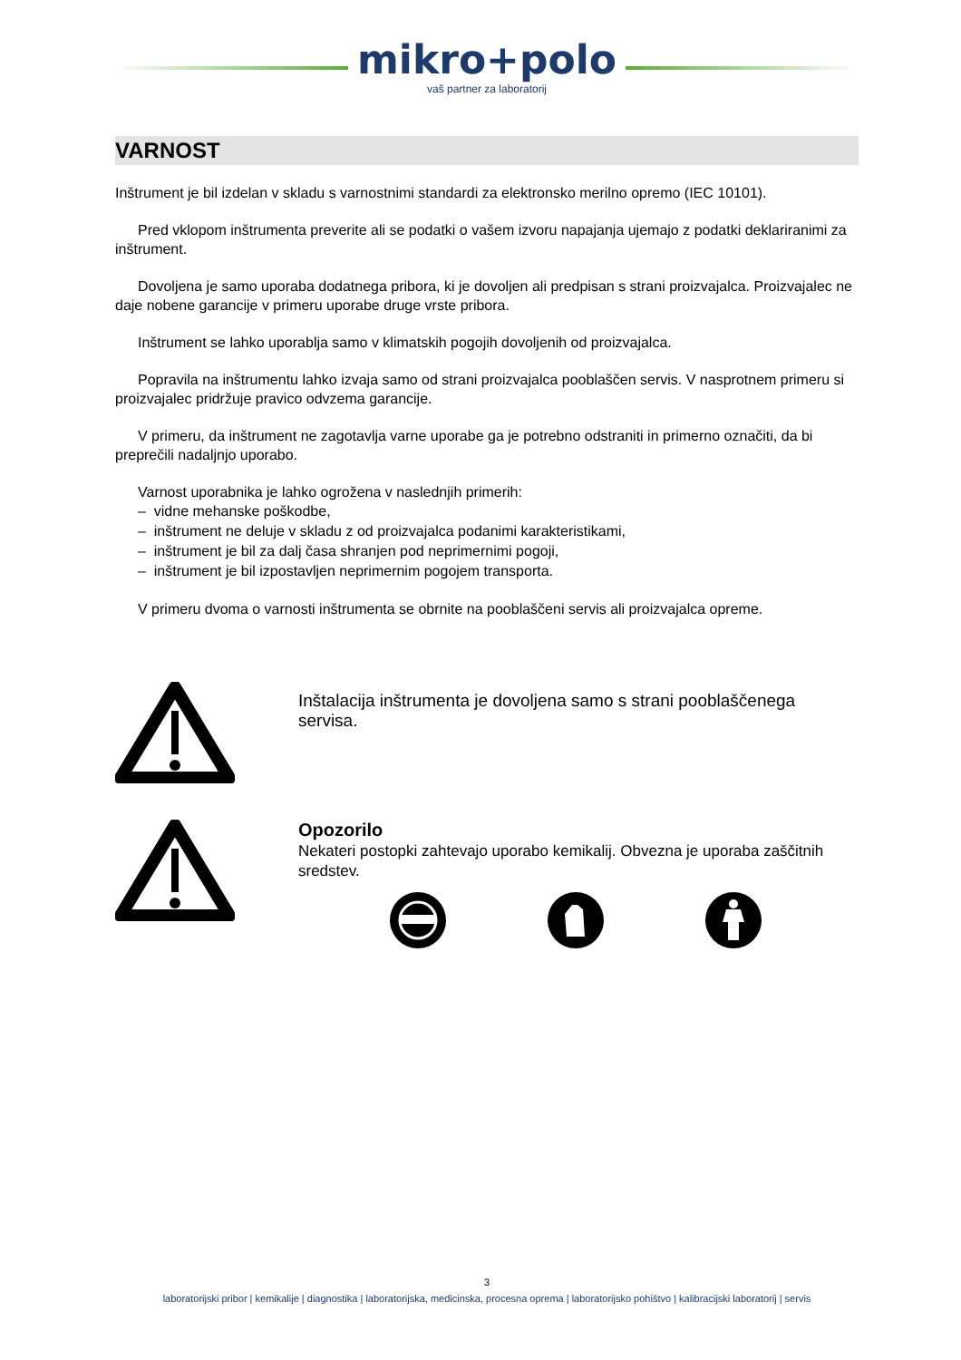mikro+polo
vaš partner za laboratorij
VARNOST
Inštrument je bil izdelan v skladu s varnostnimi standardi za elektronsko merilno opremo (IEC 10101).
Pred vklopom inštrumenta preverite ali se podatki o vašem izvoru napajanja ujemajo z podatki deklariranimi za inštrument.
Dovoljena je samo uporaba dodatnega pribora, ki je dovoljen ali predpisan s strani proizvajalca. Proizvajalec ne daje nobene garancije v primeru uporabe druge vrste pribora.
Inštrument se lahko uporablja samo v klimatskih pogojih dovoljenih od proizvajalca.
Popravila na inštrumentu lahko izvaja samo od strani proizvajalca pooblaščen servis. V nasprotnem primeru si proizvajalec pridržuje pravico odvzema garancije.
V primeru, da inštrument ne zagotavlja varne uporabe ga je potrebno odstraniti in primerno označiti, da bi preprečili nadaljnjo uporabo.
Varnost uporabnika je lahko ogrožena v naslednjih primerih:
– vidne mehanske poškodbe,
– inštrument ne deluje v skladu z od proizvajalca podanimi karakteristikami,
– inštrument je bil za dalj časa shranjen pod neprimernimi pogoji,
– inštrument je bil izpostavljen neprimernim pogojem transporta.
V primeru dvoma o varnosti inštrumenta se obrnite na pooblaščeni servis ali proizvajalca opreme.
Inštalacija inštrumenta je dovoljena samo s strani pooblaščenega servisa.
Opozorilo
Nekateri postopki zahtevajo uporabo kemikalij. Obvezna je uporaba zaščitnih sredstev.
3
laboratorijski pribor | kemikalije | diagnostika | laboratorijska, medicinska, procesna oprema | laboratorijsko pohištvo | kalibracijski laboratorij | servis